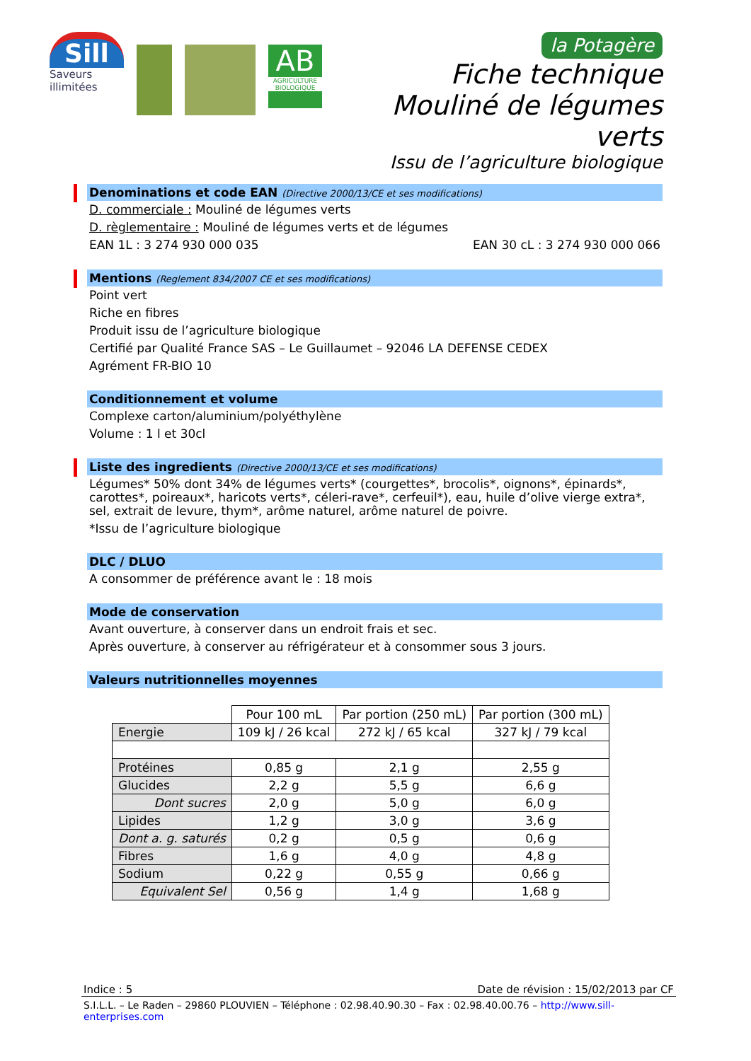Sill
Saveurs illimitées
AB
AGRICULTURE BIOLOGIQUE
la Potagère
Fiche technique
Mouliné de légumes verts
Issu de l’agriculture biologique
Denominations et code EAN (Directive 2000/13/CE et ses modifications)
D. commerciale : Mouliné de légumes verts
D. règlementaire : Mouliné de légumes verts et de légumes
EAN 1L : 3 274 930 000 035 EAN 30 cL : 3 274 930 000 066
Mentions (Reglement 834/2007 CE et ses modifications)
Point vert
Riche en fibres
Produit issu de l’agriculture biologique
Certifié par Qualité France SAS – Le Guillaumet – 92046 LA DEFENSE CEDEX
Agrément FR-BIO 10
Conditionnement et volume
Complexe carton/aluminium/polyéthylène
Volume : 1 l et 30cl
Liste des ingredients (Directive 2000/13/CE et ses modifications)
Légumes* 50% dont 34% de légumes verts* (courgettes*, brocolis*, oignons*, épinards*, carottes*, poireaux*, haricots verts*, céleri-rave*, cerfeuil*), eau, huile d’olive vierge extra*, sel, extrait de levure, thym*, arôme naturel, arôme naturel de poivre.
*Issu de l’agriculture biologique
DLC / DLUO
A consommer de préférence avant le : 18 mois
Mode de conservation
Avant ouverture, à conserver dans un endroit frais et sec.
Après ouverture, à conserver au réfrigérateur et à consommer sous 3 jours.
Valeurs nutritionnelles moyennes
| | Pour 100 mL | Par portion (250 mL) | Par portion (300 mL) |
| --- | --- | --- | --- |
| Energie | 109 kJ / 26 kcal | 272 kJ / 65 kcal | 327 kJ / 79 kcal |
| Protéines | 0,85 g | 2,1 g | 2,55 g |
| Glucides | 2,2 g | 5,5 g | 6,6 g |
| Dont sucres | 2,0 g | 5,0 g | 6,0 g |
| Lipides | 1,2 g | 3,0 g | 3,6 g |
| Dont a. g. saturés | 0,2 g | 0,5 g | 0,6 g |
| Fibres | 1,6 g | 4,0 g | 4,8 g |
| Sodium | 0,22 g | 0,55 g | 0,66 g |
| Equivalent Sel | 0,56 g | 1,4 g | 1,68 g |
Indice : 5 Date de révision : 15/02/2013 par CF
S.I.L.L. – Le Raden – 29860 PLOUVIEN – Téléphone : 02.98.40.90.30 – Fax : 02.98.40.00.76 – http://www.sill-enterprises.com